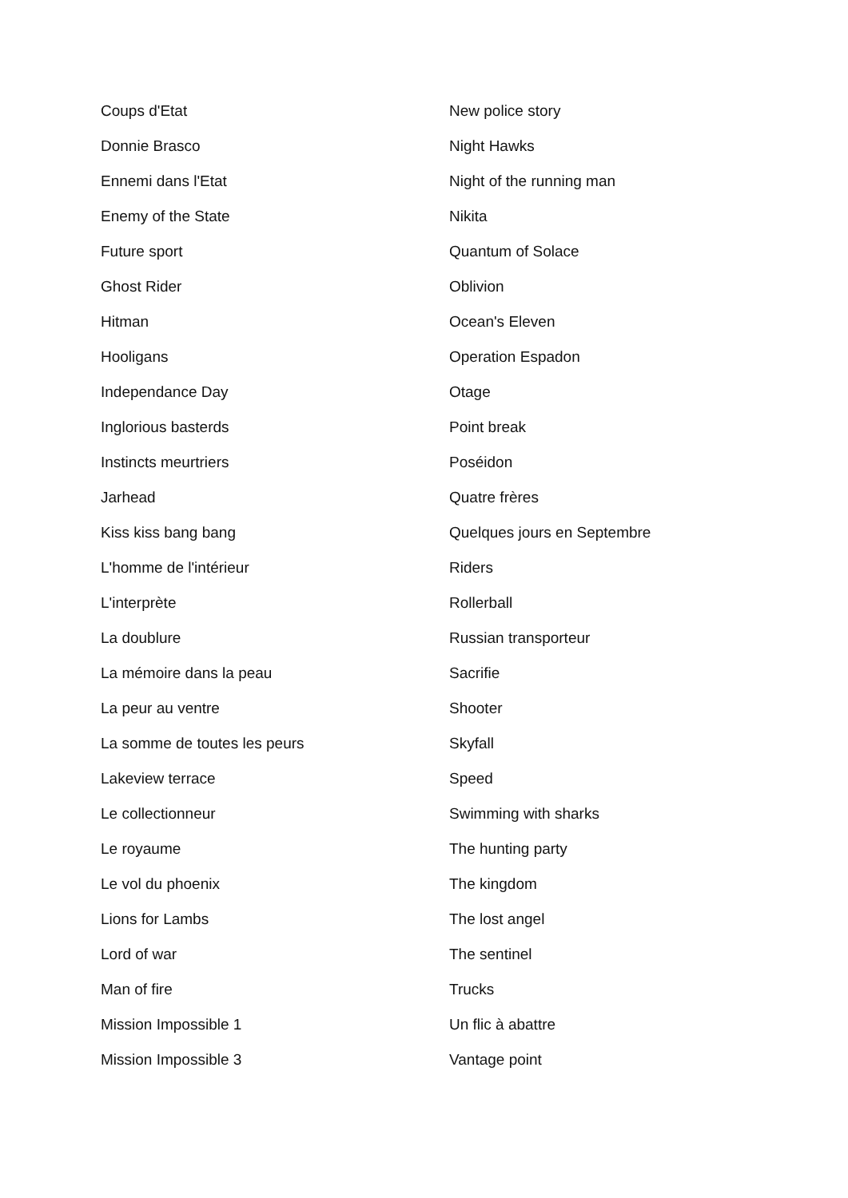Coups d'Etat
Donnie Brasco
Ennemi dans l'Etat
Enemy of the State
Future sport
Ghost Rider
Hitman
Hooligans
Independance Day
Inglorious basterds
Instincts meurtriers
Jarhead
Kiss kiss bang bang
L'homme de l'intérieur
L'interprète
La doublure
La mémoire dans la peau
La peur au ventre
La somme de toutes les peurs
Lakeview terrace
Le collectionneur
Le royaume
Le vol du phoenix
Lions for Lambs
Lord of war
Man of fire
Mission Impossible 1
Mission Impossible 3
New police story
Night Hawks
Night of the running man
Nikita
Quantum of Solace
Oblivion
Ocean's Eleven
Operation Espadon
Otage
Point break
Poséidon
Quatre frères
Quelques jours en Septembre
Riders
Rollerball
Russian transporteur
Sacrifie
Shooter
Skyfall
Speed
Swimming with sharks
The hunting party
The kingdom
The lost angel
The sentinel
Trucks
Un flic à abattre
Vantage point